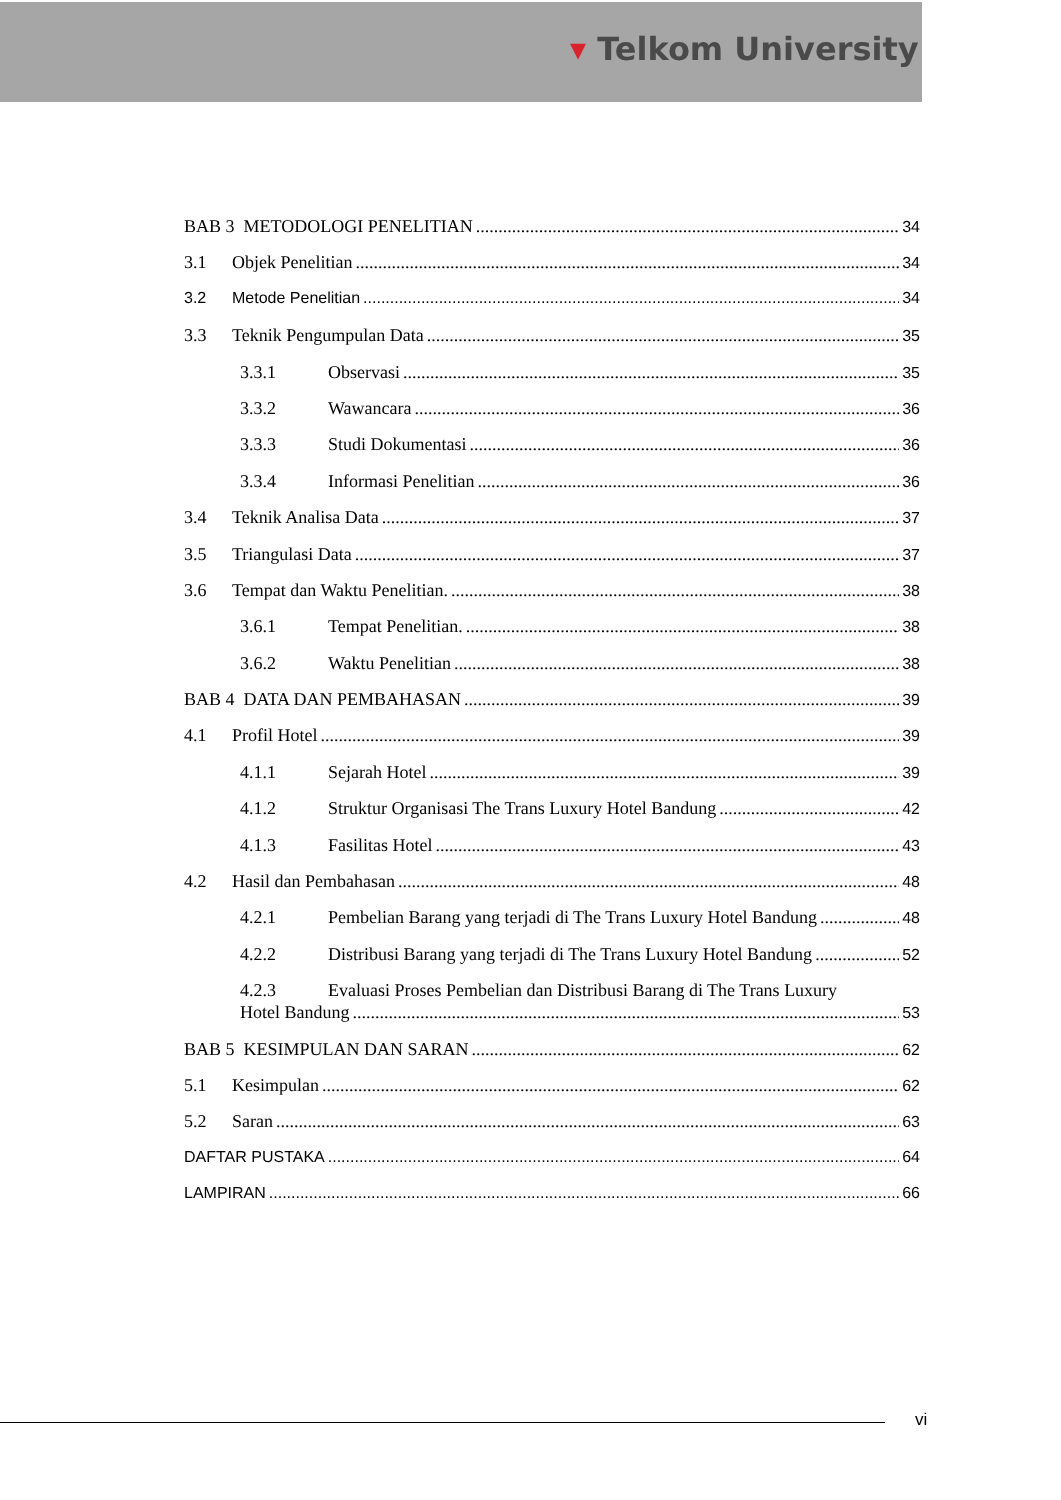▾ Telkom University
BAB 3 METODOLOGI PENELITIAN 34
3.1 Objek Penelitian 34
3.2 Metode Penelitian 34
3.3 Teknik Pengumpulan Data 35
3.3.1 Observasi 35
3.3.2 Wawancara 36
3.3.3 Studi Dokumentasi 36
3.3.4 Informasi Penelitian 36
3.4 Teknik Analisa Data 37
3.5 Triangulasi Data 37
3.6 Tempat dan Waktu Penelitian. 38
3.6.1 Tempat Penelitian. 38
3.6.2 Waktu Penelitian 38
BAB 4 DATA DAN PEMBAHASAN 39
4.1 Profil Hotel 39
4.1.1 Sejarah Hotel 39
4.1.2 Struktur Organisasi The Trans Luxury Hotel Bandung 42
4.1.3 Fasilitas Hotel 43
4.2 Hasil dan Pembahasan 48
4.2.1 Pembelian Barang yang terjadi di The Trans Luxury Hotel Bandung 48
4.2.2 Distribusi Barang yang terjadi di The Trans Luxury Hotel Bandung 52
4.2.3 Evaluasi Proses Pembelian dan Distribusi Barang di The Trans Luxury
Hotel Bandung 53
BAB 5 KESIMPULAN DAN SARAN 62
5.1 Kesimpulan 62
5.2 Saran 63
DAFTAR PUSTAKA 64
LAMPIRAN 66
vi